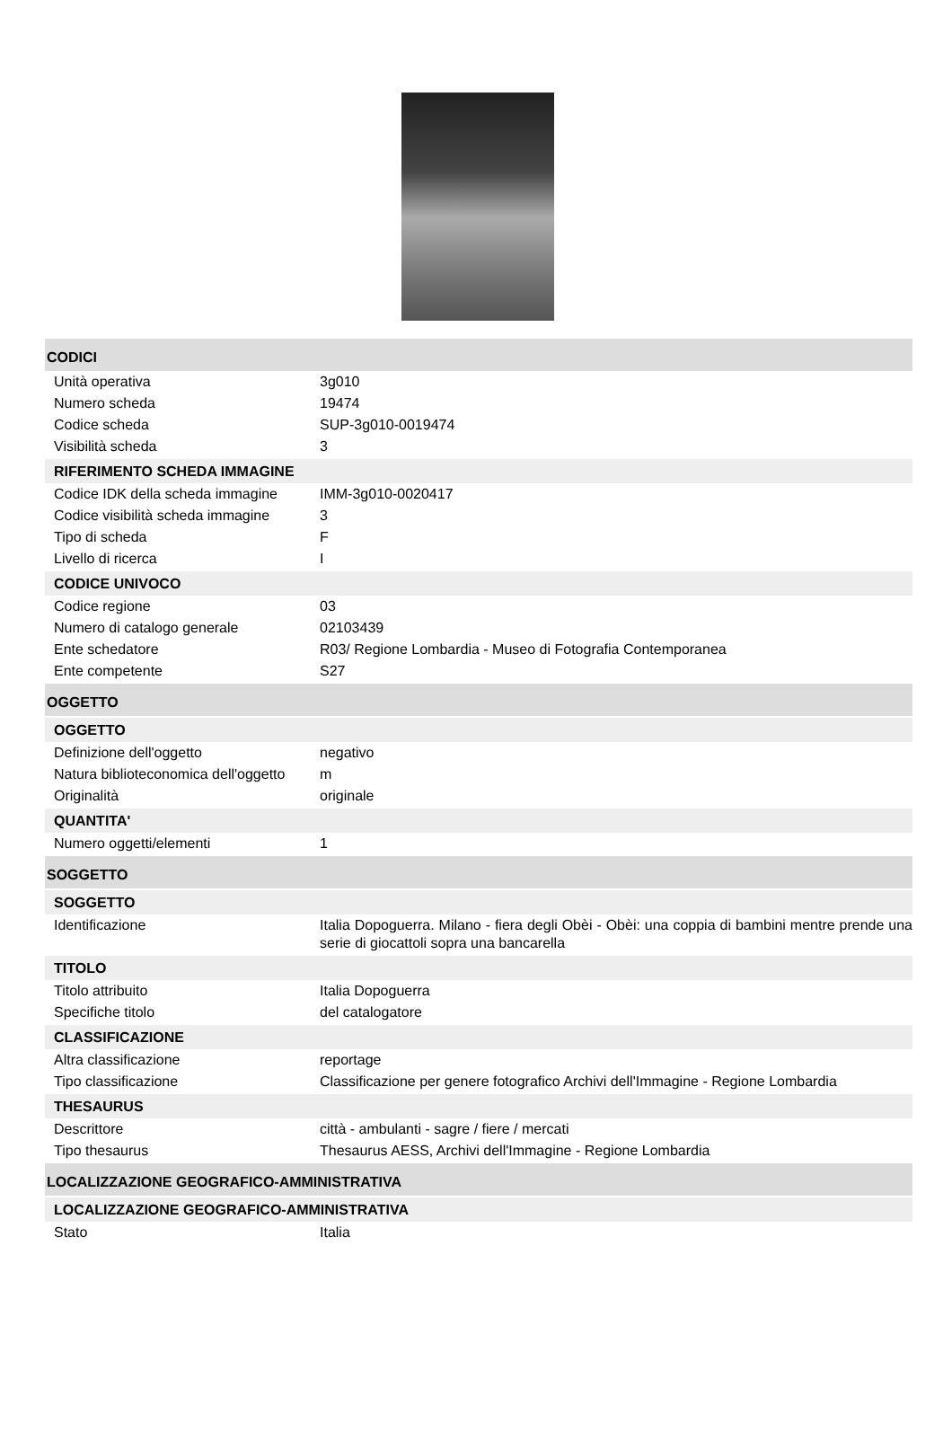CODICI
| Unità operativa | 3g010 |
| Numero scheda | 19474 |
| Codice scheda | SUP-3g010-0019474 |
| Visibilità scheda | 3 |
RIFERIMENTO SCHEDA IMMAGINE
| Codice IDK della scheda immagine | IMM-3g010-0020417 |
| Codice visibilità scheda immagine | 3 |
| Tipo di scheda | F |
| Livello di ricerca | I |
CODICE UNIVOCO
| Codice regione | 03 |
| Numero di catalogo generale | 02103439 |
| Ente schedatore | R03/ Regione Lombardia - Museo di Fotografia Contemporanea |
| Ente competente | S27 |
OGGETTO
OGGETTO
| Definizione dell'oggetto | negativo |
| Natura biblioteconomica dell'oggetto | m |
| Originalità | originale |
QUANTITA'
| Numero oggetti/elementi | 1 |
SOGGETTO
SOGGETTO
| Identificazione | Italia Dopoguerra. Milano - fiera degli Obèi - Obèi: una coppia di bambini mentre prende una serie di giocattoli sopra una bancarella |
TITOLO
| Titolo attribuito | Italia Dopoguerra |
| Specifiche titolo | del catalogatore |
CLASSIFICAZIONE
| Altra classificazione | reportage |
| Tipo classificazione | Classificazione per genere fotografico Archivi dell'Immagine - Regione Lombardia |
THESAURUS
| Descrittore | città - ambulanti - sagre / fiere / mercati |
| Tipo thesaurus | Thesaurus AESS, Archivi dell'Immagine - Regione Lombardia |
LOCALIZZAZIONE GEOGRAFICO-AMMINISTRATIVA
LOCALIZZAZIONE GEOGRAFICO-AMMINISTRATIVA
| Stato | Italia |